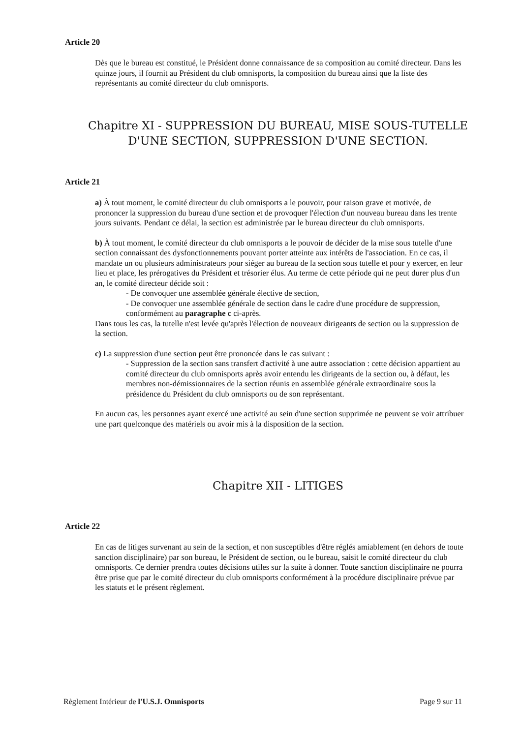Article 20
Dès que le bureau est constitué, le Président donne connaissance de sa composition au comité directeur. Dans les quinze jours, il fournit au Président du club omnisports, la composition du bureau ainsi que la liste des représentants au comité directeur du club omnisports.
Chapitre XI - SUPPRESSION DU BUREAU, MISE SOUS-TUTELLE D'UNE SECTION, SUPPRESSION D'UNE SECTION.
Article 21
a) À tout moment, le comité directeur du club omnisports a le pouvoir, pour raison grave et motivée, de prononcer la suppression du bureau d'une section et de provoquer l'élection d'un nouveau bureau dans les trente jours suivants. Pendant ce délai, la section est administrée par le bureau directeur du club omnisports.
b) À tout moment, le comité directeur du club omnisports a le pouvoir de décider de la mise sous tutelle d'une section connaissant des dysfonctionnements pouvant porter atteinte aux intérêts de l'association. En ce cas, il mandate un ou plusieurs administrateurs pour siéger au bureau de la section sous tutelle et pour y exercer, en leur lieu et place, les prérogatives du Président et trésorier élus. Au terme de cette période qui ne peut durer plus d'un an, le comité directeur décide soit :
- De convoquer une assemblée générale élective de section,
- De convoquer une assemblée générale de section dans le cadre d'une procédure de suppression, conformément au paragraphe c ci-après.
Dans tous les cas, la tutelle n'est levée qu'après l'élection de nouveaux dirigeants de section ou la suppression de la section.
c) La suppression d'une section peut être prononcée dans le cas suivant :
- Suppression de la section sans transfert d'activité à une autre association : cette décision appartient au comité directeur du club omnisports après avoir entendu les dirigeants de la section ou, à défaut, les membres non-démissionnaires de la section réunis en assemblée générale extraordinaire sous la présidence du Président du club omnisports ou de son représentant.
En aucun cas, les personnes ayant exercé une activité au sein d'une section supprimée ne peuvent se voir attribuer une part quelconque des matériels ou avoir mis à la disposition de la section.
Chapitre XII - LITIGES
Article 22
En cas de litiges survenant au sein de la section, et non susceptibles d'être réglés amiablement (en dehors de toute sanction disciplinaire) par son bureau, le Président de section, ou le bureau, saisit le comité directeur du club omnisports. Ce dernier prendra toutes décisions utiles sur la suite à donner. Toute sanction disciplinaire ne pourra être prise que par le comité directeur du club omnisports conformément à la procédure disciplinaire prévue par les statuts et le présent règlement.
Règlement Intérieur de l'U.S.J. Omnisports Page 9 sur 11